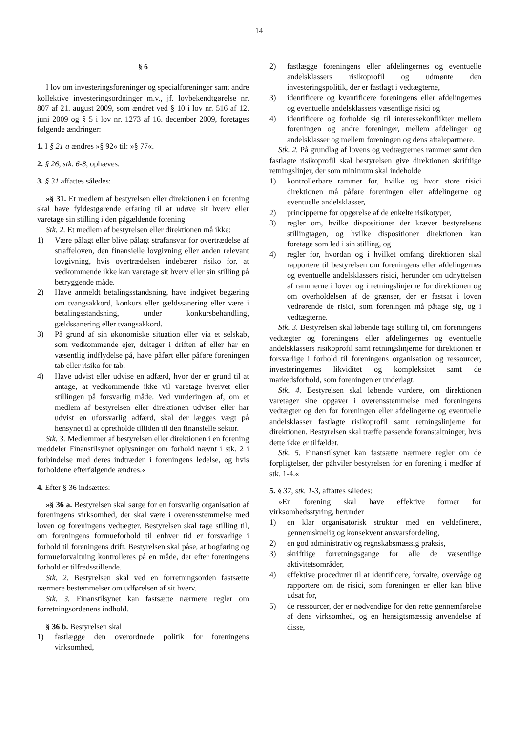14
§ 6
I lov om investeringsforeninger og specialforeninger samt andre kollektive investeringsordninger m.v., jf. lovbekendtgørelse nr. 807 af 21. august 2009, som ændret ved § 10 i lov nr. 516 af 12. juni 2009 og § 5 i lov nr. 1273 af 16. december 2009, foretages følgende ændringer:
1. I § 21 a ændres »§ 92« til: »§ 77«.
2. § 26, stk. 6-8, ophæves.
3. § 31 affattes således:
»§ 31. Et medlem af bestyrelsen eller direktionen i en forening skal have fyldestgørende erfaring til at udøve sit hverv eller varetage sin stilling i den pågældende forening.
Stk. 2. Et medlem af bestyrelsen eller direktionen må ikke:
1) Være pålagt eller blive pålagt strafansvar for overtrædelse af straffeloven, den finansielle lovgivning eller anden relevant lovgivning, hvis overtrædelsen indebærer risiko for, at vedkommende ikke kan varetage sit hverv eller sin stilling på betryggende måde.
2) Have anmeldt betalingsstandsning, have indgivet begæring om tvangsakkord, konkurs eller gældssanering eller være i betalingsstandsning, under konkursbehandling, gældssanering eller tvangsakkord.
3) På grund af sin økonomiske situation eller via et selskab, som vedkommende ejer, deltager i driften af eller har en væsentlig indflydelse på, have påført eller påføre foreningen tab eller risiko for tab.
4) Have udvist eller udvise en adfærd, hvor der er grund til at antage, at vedkommende ikke vil varetage hvervet eller stillingen på forsvarlig måde. Ved vurderingen af, om et medlem af bestyrelsen eller direktionen udviser eller har udvist en uforsvarlig adfærd, skal der lægges vægt på hensynet til at opretholde tilliden til den finansielle sektor.
Stk. 3. Medlemmer af bestyrelsen eller direktionen i en forening meddeler Finanstilsynet oplysninger om forhold nævnt i stk. 2 i forbindelse med deres indtræden i foreningens ledelse, og hvis forholdene efterfølgende ændres.«
4. Efter § 36 indsættes:
»§ 36 a. Bestyrelsen skal sørge for en forsvarlig organisation af foreningens virksomhed, der skal være i overensstemmelse med loven og foreningens vedtægter. Bestyrelsen skal tage stilling til, om foreningens formueforhold til enhver tid er forsvarlige i forhold til foreningens drift. Bestyrelsen skal påse, at bogføring og formueforvaltning kontrolleres på en måde, der efter foreningens forhold er tilfredsstillende.
Stk. 2. Bestyrelsen skal ved en forretningsorden fastsætte nærmere bestemmelser om udførelsen af sit hverv.
Stk. 3. Finanstilsynet kan fastsætte nærmere regler om forretningsordenens indhold.
§ 36 b. Bestyrelsen skal
1) fastlægge den overordnede politik for foreningens virksomhed,
2) fastlægge foreningens eller afdelingernes og eventuelle andelsklassers risikoprofil og udmønte den investeringspolitik, der er fastlagt i vedtægterne,
3) identificere og kvantificere foreningens eller afdelingernes og eventuelle andelsklassers væsentlige risici og
4) identificere og forholde sig til interessekonflikter mellem foreningen og andre foreninger, mellem afdelinger og andelsklasser og mellem foreningen og dens aftalepartnere.
Stk. 2. På grundlag af lovens og vedtægternes rammer samt den fastlagte risikoprofil skal bestyrelsen give direktionen skriftlige retningslinjer, der som minimum skal indeholde
1) kontrollerbare rammer for, hvilke og hvor store risici direktionen må påføre foreningen eller afdelingerne og eventuelle andelsklasser,
2) principperne for opgørelse af de enkelte risikotyper,
3) regler om, hvilke dispositioner der kræver bestyrelsens stillingtagen, og hvilke dispositioner direktionen kan foretage som led i sin stilling, og
4) regler for, hvordan og i hvilket omfang direktionen skal rapportere til bestyrelsen om foreningens eller afdelingernes og eventuelle andelsklassers risici, herunder om udnyttelsen af rammerne i loven og i retningslinjerne for direktionen og om overholdelsen af de grænser, der er fastsat i loven vedrørende de risici, som foreningen må påtage sig, og i vedtægterne.
Stk. 3. Bestyrelsen skal løbende tage stilling til, om foreningens vedtægter og foreningens eller afdelingernes og eventuelle andelsklassers risikoprofil samt retningslinjerne for direktionen er forsvarlige i forhold til foreningens organisation og ressourcer, investeringernes likviditet og kompleksitet samt de markedsforhold, som foreningen er underlagt.
Stk. 4. Bestyrelsen skal løbende vurdere, om direktionen varetager sine opgaver i overensstemmelse med foreningens vedtægter og den for foreningen eller afdelingerne og eventuelle andelsklasser fastlagte risikoprofil samt retningslinjerne for direktionen. Bestyrelsen skal træffe passende foranstaltninger, hvis dette ikke er tilfældet.
Stk. 5. Finanstilsynet kan fastsætte nærmere regler om de forpligtelser, der påhviler bestyrelsen for en forening i medfør af stk. 1-4.«
5. § 37, stk. 1-3, affattes således:
»En forening skal have effektive former for virksomhedsstyring, herunder
1) en klar organisatorisk struktur med en veldefineret, gennemskuelig og konsekvent ansvarsfordeling,
2) en god administrativ og regnskabsmæssig praksis,
3) skriftlige forretningsgange for alle de væsentlige aktivitetsområder,
4) effektive procedurer til at identificere, forvalte, overvåge og rapportere om de risici, som foreningen er eller kan blive udsat for,
5) de ressourcer, der er nødvendige for den rette gennemførelse af dens virksomhed, og en hensigtsmæssig anvendelse af disse,